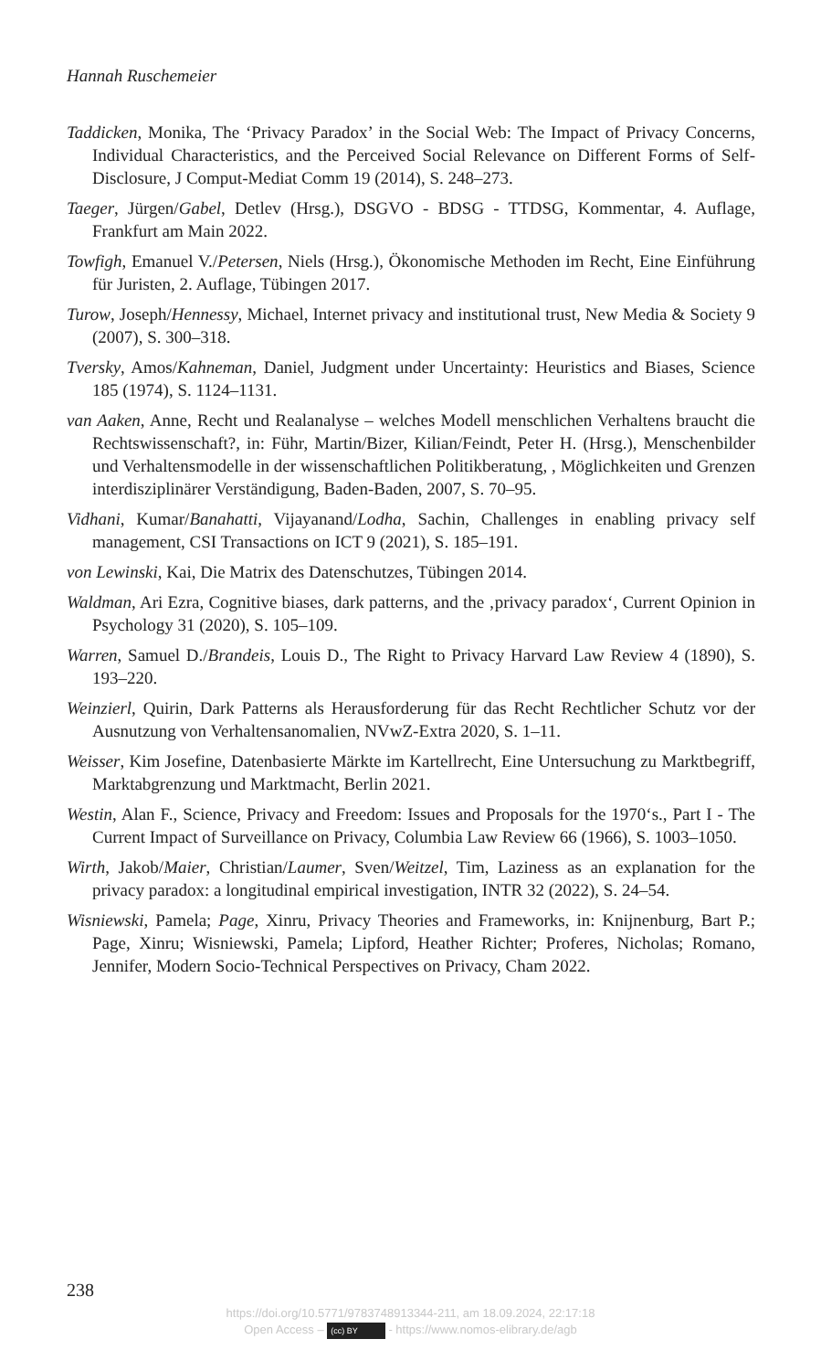Hannah Ruschemeier
Taddicken, Monika, The ‘Privacy Paradox’ in the Social Web: The Impact of Privacy Concerns, Individual Characteristics, and the Perceived Social Relevance on Different Forms of Self-Disclosure, J Comput-Mediat Comm 19 (2014), S. 248–273.
Taeger, Jürgen/Gabel, Detlev (Hrsg.), DSGVO - BDSG - TTDSG, Kommentar, 4. Auflage, Frankfurt am Main 2022.
Towfigh, Emanuel V./Petersen, Niels (Hrsg.), Ökonomische Methoden im Recht, Eine Einführung für Juristen, 2. Auflage, Tübingen 2017.
Turow, Joseph/Hennessy, Michael, Internet privacy and institutional trust, New Media & Society 9 (2007), S. 300–318.
Tversky, Amos/Kahneman, Daniel, Judgment under Uncertainty: Heuristics and Biases, Science 185 (1974), S. 1124–1131.
van Aaken, Anne, Recht und Realanalyse – welches Modell menschlichen Verhaltens braucht die Rechtswissenschaft?, in: Führ, Martin/Bizer, Kilian/Feindt, Peter H. (Hrsg.), Menschenbilder und Verhaltensmodelle in der wissenschaftlichen Politikberatung, , Möglichkeiten und Grenzen interdisziplinärer Verständigung, Baden-Baden, 2007, S. 70–95.
Vidhani, Kumar/Banahatti, Vijayanand/Lodha, Sachin, Challenges in enabling privacy self management, CSI Transactions on ICT 9 (2021), S. 185–191.
von Lewinski, Kai, Die Matrix des Datenschutzes, Tübingen 2014.
Waldman, Ari Ezra, Cognitive biases, dark patterns, and the ‚privacy paradox‘, Current Opinion in Psychology 31 (2020), S. 105–109.
Warren, Samuel D./Brandeis, Louis D., The Right to Privacy Harvard Law Review 4 (1890), S. 193–220.
Weinzierl, Quirin, Dark Patterns als Herausforderung für das Recht Rechtlicher Schutz vor der Ausnutzung von Verhaltensanomalien, NVwZ-Extra 2020, S. 1–11.
Weisser, Kim Josefine, Datenbasierte Märkte im Kartellrecht, Eine Untersuchung zu Marktbegriff, Marktabgrenzung und Marktmacht, Berlin 2021.
Westin, Alan F., Science, Privacy and Freedom: Issues and Proposals for the 1970‘s., Part I - The Current Impact of Surveillance on Privacy, Columbia Law Review 66 (1966), S. 1003–1050.
Wirth, Jakob/Maier, Christian/Laumer, Sven/Weitzel, Tim, Laziness as an explanation for the privacy paradox: a longitudinal empirical investigation, INTR 32 (2022), S. 24–54.
Wisniewski, Pamela; Page, Xinru, Privacy Theories and Frameworks, in: Knijnenburg, Bart P.; Page, Xinru; Wisniewski, Pamela; Lipford, Heather Richter; Proferes, Nicholas; Romano, Jennifer, Modern Socio-Technical Perspectives on Privacy, Cham 2022.
238
https://doi.org/10.5771/9783748913344-211, am 18.09.2024, 22:17:18
Open Access – (cc) BY - https://www.nomos-elibrary.de/agb